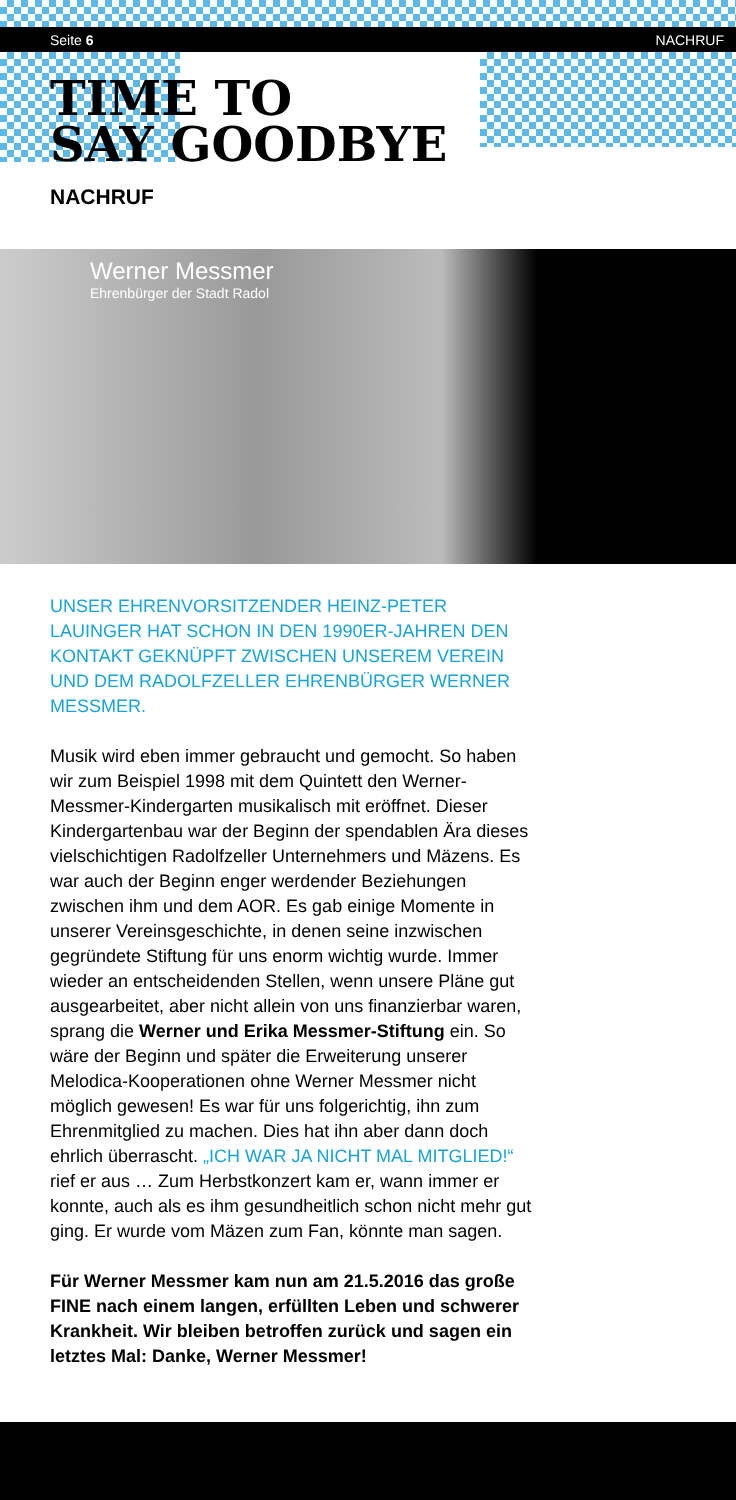Seite 6 NACHRUF
TIME TO
SAY GOODBYE
NACHRUF
Werner Messmer
Ehrenbürger der Stadt Radol
UNSER EHRENVORSITZENDER HEINZ-PETER LAUINGER HAT SCHON IN DEN 1990ER-JAHREN DEN KONTAKT GEKNÜPFT ZWISCHEN UNSEREM VEREIN UND DEM RADOLFZELLER EHRENBÜRGER WERNER MESSMER.
Musik wird eben immer gebraucht und gemocht. So haben wir zum Beispiel 1998 mit dem Quintett den Werner-Messmer-Kindergarten musikalisch mit eröffnet. Dieser Kindergartenbau war der Beginn der spendablen Ära dieses vielschichtigen Radolfzeller Unternehmers und Mäzens. Es war auch der Beginn enger werdender Beziehungen zwischen ihm und dem AOR. Es gab einige Momente in unserer Vereinsgeschichte, in denen seine inzwischen gegründete Stiftung für uns enorm wichtig wurde. Immer wieder an entscheidenden Stellen, wenn unsere Pläne gut ausgearbeitet, aber nicht allein von uns finanzierbar waren, sprang die Werner und Erika Messmer-Stiftung ein. So wäre der Beginn und später die Erweiterung unserer Melodica-Kooperationen ohne Werner Messmer nicht möglich gewesen! Es war für uns folgerichtig, ihn zum Ehrenmitglied zu machen. Dies hat ihn aber dann doch ehrlich überrascht. „ICH WAR JA NICHT MAL MITGLIED!“ rief er aus … Zum Herbstkonzert kam er, wann immer er konnte, auch als es ihm gesundheitlich schon nicht mehr gut ging. Er wurde vom Mäzen zum Fan, könnte man sagen.
Für Werner Messmer kam nun am 21.5.2016 das große FINE nach einem langen, erfüllten Leben und schwerer Krankheit. Wir bleiben betroffen zurück und sagen ein letztes Mal: Danke, Werner Messmer!